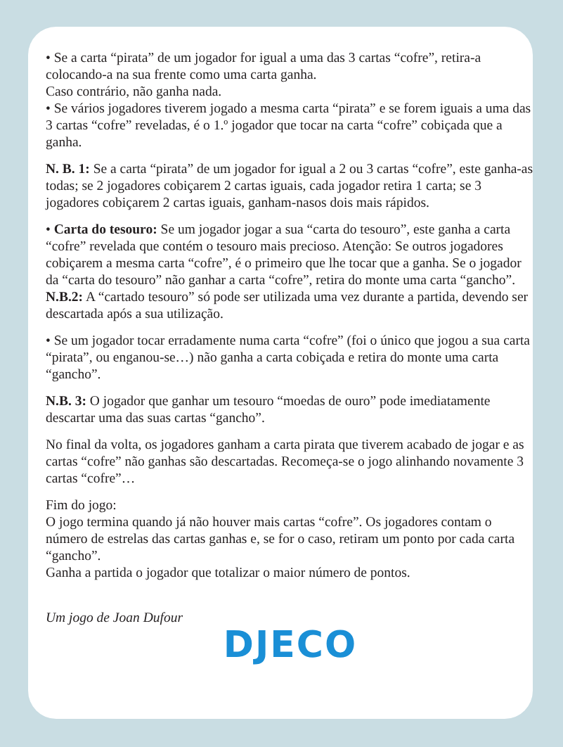• Se a carta “pirata” de um jogador for igual a uma das 3 cartas “cofre”, retira-a colocando-a na sua frente como uma carta ganha.
Caso contrário, não ganha nada.
• Se vários jogadores tiverem jogado a mesma carta “pirata” e se forem iguais a uma das 3 cartas “cofre” reveladas, é o 1.º jogador que tocar na carta “cofre” cobiçada que a ganha.
N. B. 1: Se a carta “pirata” de um jogador for igual a 2 ou 3 cartas “cofre”, este ganha-as todas; se 2 jogadores cobiçarem 2 cartas iguais, cada jogador retira 1 carta; se 3 jogadores cobiçarem 2 cartas iguais, ganham-nasos dois mais rápidos.
• Carta do tesouro: Se um jogador jogar a sua “carta do tesouro”, este ganha a carta “cofre” revelada que contém o tesouro mais precioso. Atenção: Se outros jogadores cobiçarem a mesma carta “cofre”, é o primeiro que lhe tocar que a ganha. Se o jogador da “carta do tesouro” não ganhar a carta “cofre”, retira do monte uma carta “gancho”.
N.B.2: A “cartado tesouro” só pode ser utilizada uma vez durante a partida, devendo ser descartada após a sua utilização.
• Se um jogador tocar erradamente numa carta “cofre” (foi o único que jogou a sua carta “pirata”, ou enganou-se…) não ganha a carta cobiçada e retira do monte uma carta “gancho”.
N.B. 3: O jogador que ganhar um tesouro “moedas de ouro” pode imediatamente descartar uma das suas cartas “gancho”.
No final da volta, os jogadores ganham a carta pirata que tiverem acabado de jogar e as cartas “cofre” não ganhas são descartadas. Recomeça-se o jogo alinhando novamente 3 cartas “cofre”…
Fim do jogo:
O jogo termina quando já não houver mais cartas “cofre”. Os jogadores contam o número de estrelas das cartas ganhas e, se for o caso, retiram um ponto por cada carta “gancho”.
Ganha a partida o jogador que totalizar o maior número de pontos.
Um jogo de Joan Dufour
DJECO